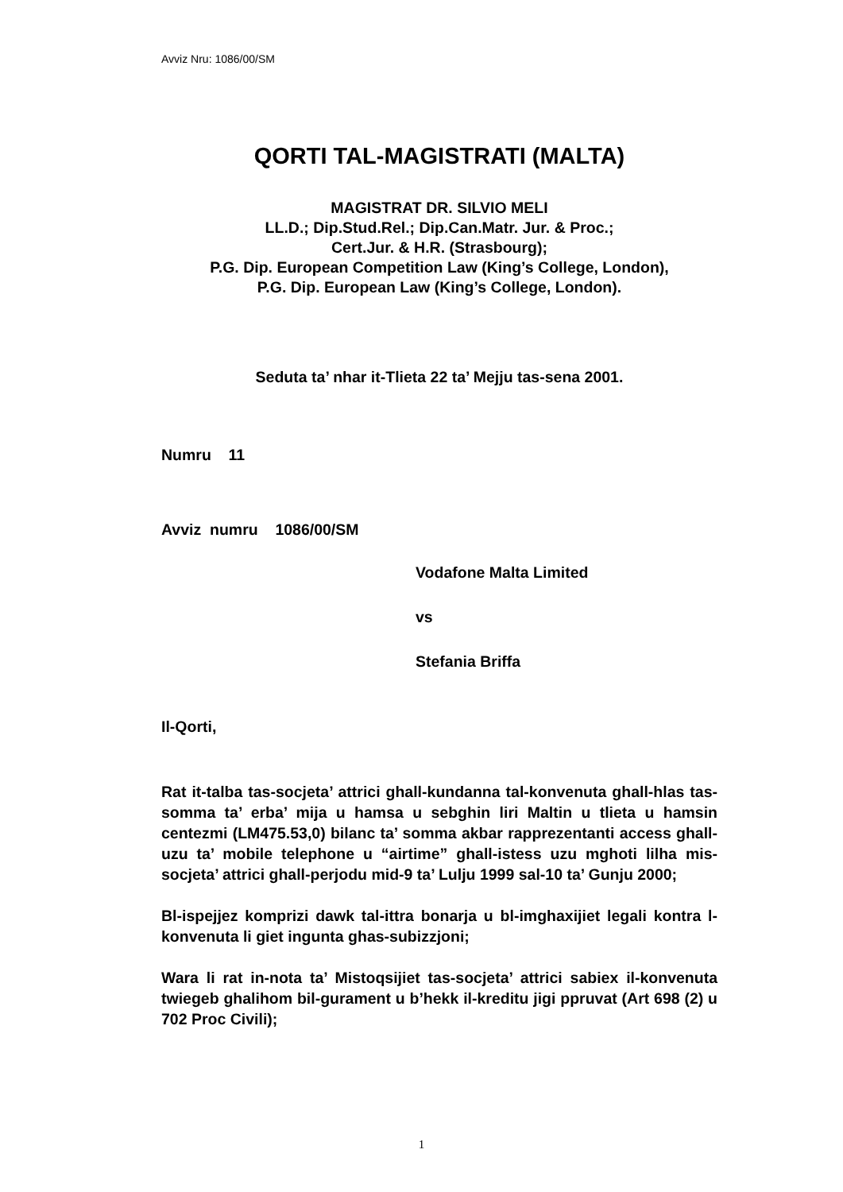Avviz Nru: 1086/00/SM
QORTI TAL-MAGISTRATI (MALTA)
MAGISTRAT DR. SILVIO MELI
LL.D.; Dip.Stud.Rel.; Dip.Can.Matr. Jur. & Proc.;
Cert.Jur. & H.R. (Strasbourg);
P.G. Dip. European Competition Law (King’s College, London),
P.G. Dip. European Law (King’s College, London).
Seduta ta’ nhar it-Tlieta 22 ta’ Mejju tas-sena 2001.
Numru 11
Avviz numru 1086/00/SM
Vodafone Malta Limited
vs
Stefania Briffa
Il-Qorti,
Rat it-talba tas-socjeta’ attrici ghall-kundanna tal-konvenuta ghall-hlas tas-somma ta’ erba’ mija u hamsa u sebghin liri Maltin u tlieta u hamsin centezmi (LM475.53,0) bilanc ta’ somma akbar rapprezentanti access ghall-uzu ta’ mobile telephone u “airtime” ghall-istess uzu mghoti lilha mis-socjeta’ attrici ghall-perjodu mid-9 ta’ Lulju 1999 sal-10 ta’ Gunju 2000;
Bl-ispejjez komprizi dawk tal-ittra bonarja u bl-imghaxijiet legali kontra l-konvenuta li giet ingunta ghas-subizzjoni;
Wara li rat in-nota ta’ Mistoqsijiet tas-socjeta’ attrici sabiex il-konvenuta twiegeb ghalihom bil-gurament u b’hekk il-kreditu jigi ppruvat (Art 698 (2) u 702 Proc Civili);
1